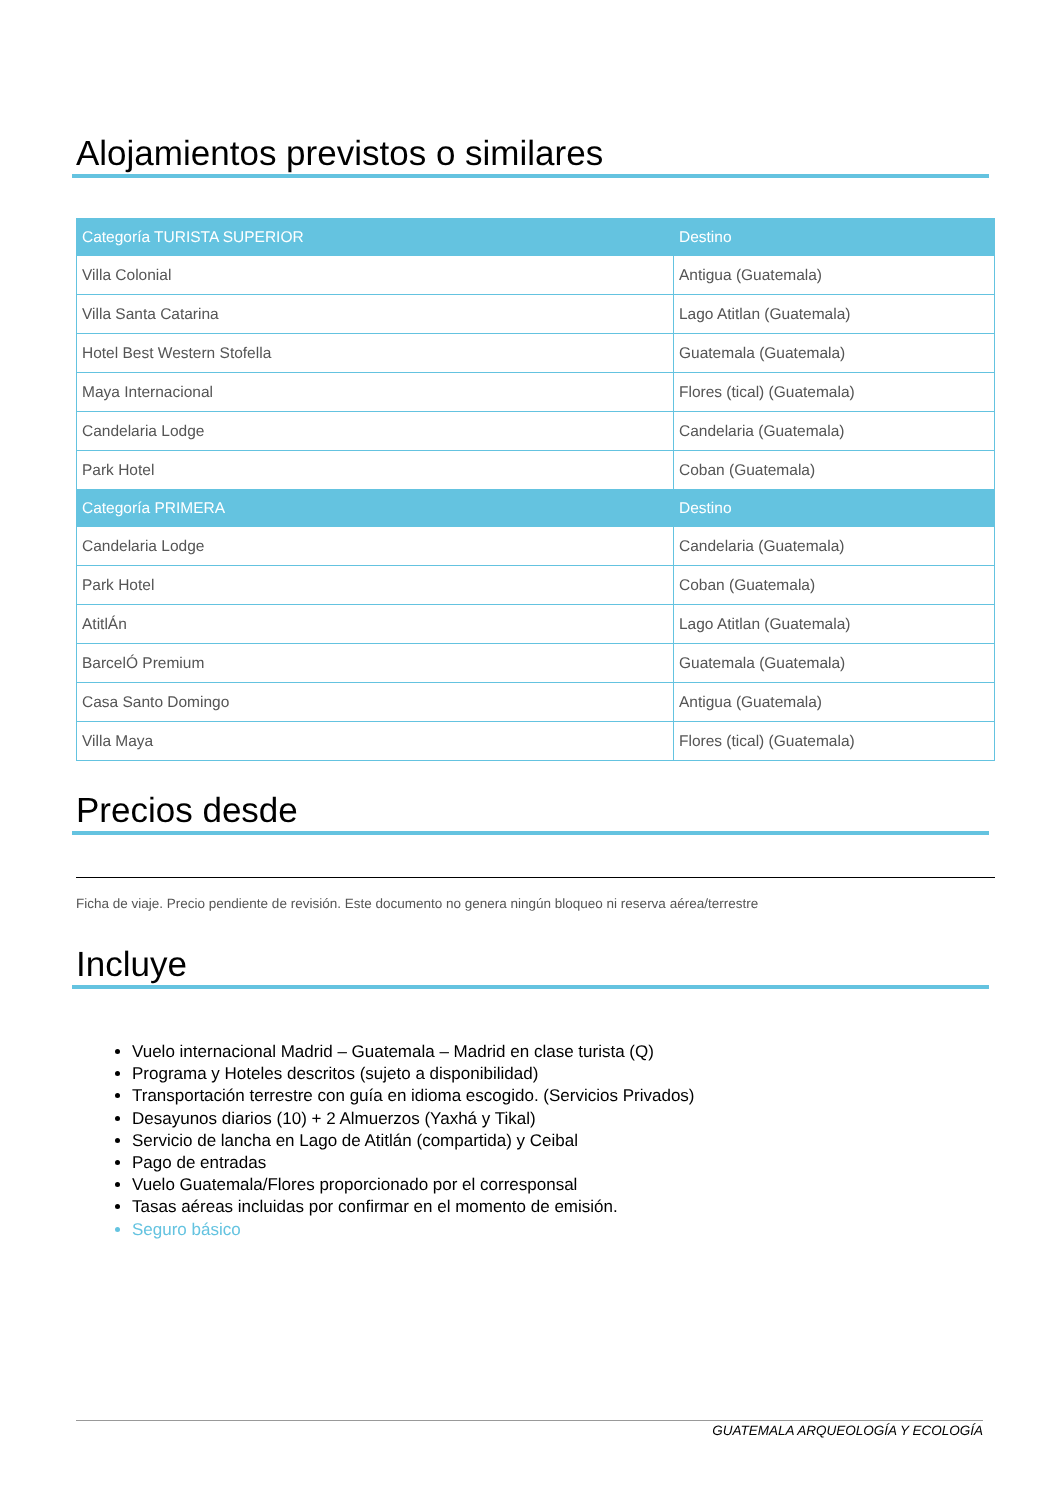Alojamientos previstos o similares
| Categoría TURISTA SUPERIOR | Destino |
| --- | --- |
| Villa Colonial | Antigua (Guatemala) |
| Villa Santa Catarina | Lago Atitlan (Guatemala) |
| Hotel Best Western Stofella | Guatemala (Guatemala) |
| Maya Internacional | Flores (tical) (Guatemala) |
| Candelaria Lodge | Candelaria (Guatemala) |
| Park Hotel | Coban (Guatemala) |
| Categoría PRIMERA | Destino |
| Candelaria Lodge | Candelaria (Guatemala) |
| Park Hotel | Coban (Guatemala) |
| AtitlÁn | Lago Atitlan (Guatemala) |
| BarcelÓ Premium | Guatemala (Guatemala) |
| Casa Santo Domingo | Antigua (Guatemala) |
| Villa Maya | Flores (tical) (Guatemala) |
Precios desde
Ficha de viaje. Precio pendiente de revisión. Este documento no genera ningún bloqueo ni reserva aérea/terrestre
Incluye
Vuelo internacional Madrid – Guatemala – Madrid en clase turista (Q)
Programa y Hoteles descritos (sujeto a disponibilidad)
Transportación terrestre con guía en idioma escogido. (Servicios Privados)
Desayunos diarios (10) + 2 Almuerzos (Yaxhá y Tikal)
Servicio de lancha en Lago de Atitlán (compartida) y Ceibal
Pago de entradas
Vuelo Guatemala/Flores proporcionado por el corresponsal
Tasas aéreas incluidas por confirmar en el momento de emisión.
Seguro básico
GUATEMALA ARQUEOLOGÍA Y ECOLOGÍA